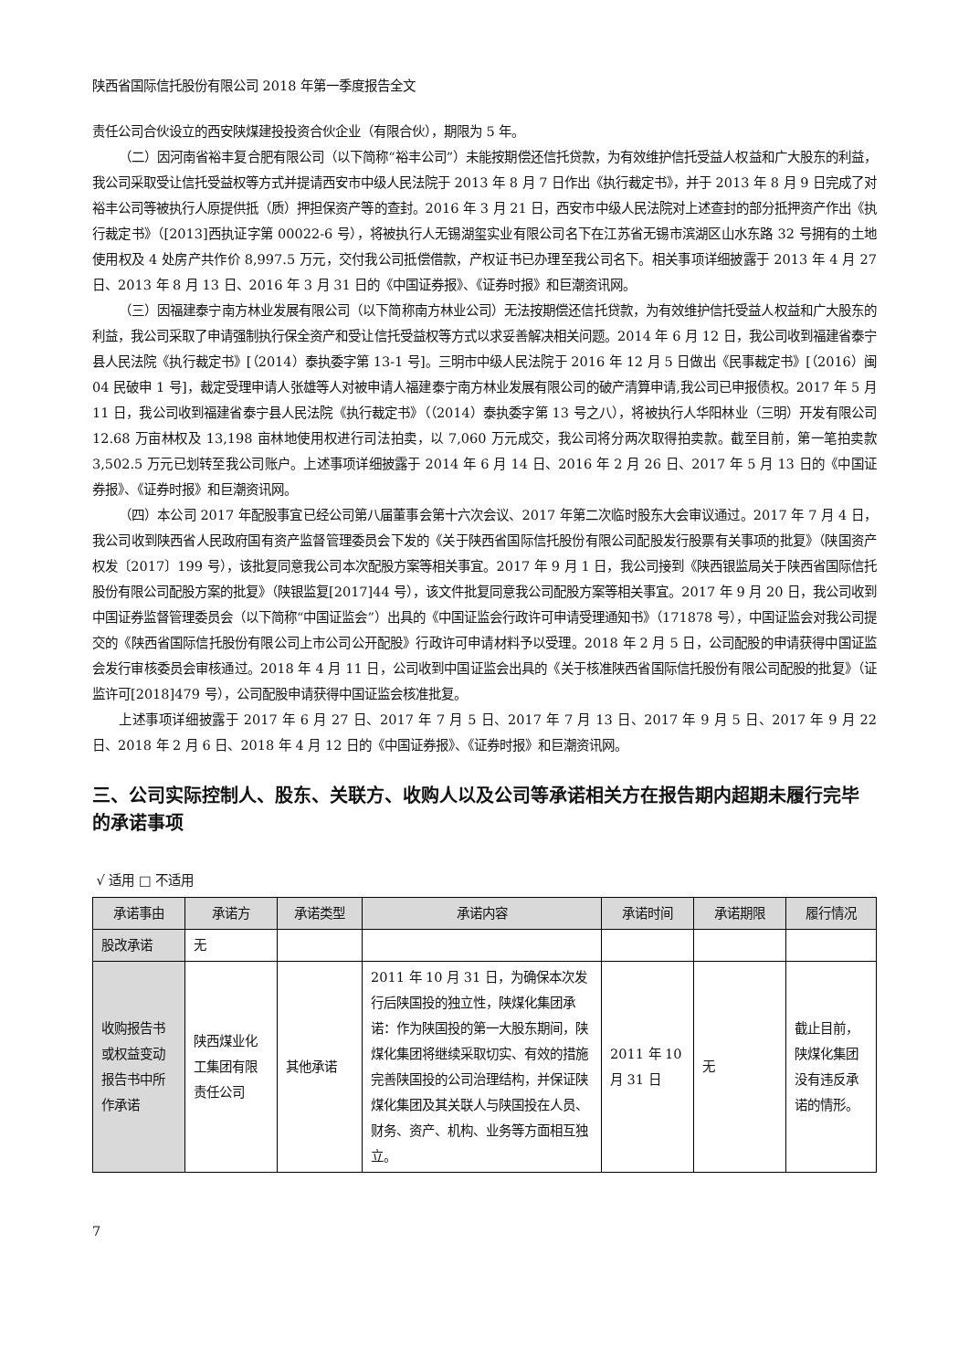陕西省国际信托股份有限公司 2018 年第一季度报告全文
责任公司合伙设立的西安陕煤建投投资合伙企业（有限合伙），期限为 5 年。
（二）因河南省裕丰复合肥有限公司（以下简称“裕丰公司”）未能按期偿还信托贷款，为有效维护信托受益人权益和广大股东的利益，我公司采取受让信托受益权等方式并提请西安市中级人民法院于 2013 年 8 月 7 日作出《执行裁定书》，并于 2013 年 8 月 9 日完成了对裕丰公司等被执行人原提供抵（质）押担保资产等的查封。2016 年 3 月 21 日，西安市中级人民法院对上述查封的部分抵押资产作出《执行裁定书》（[2013]西执证字第 00022-6 号），将被执行人无锡湖玺实业有限公司名下在江苏省无锡市滨湖区山水东路 32 号拥有的土地使用权及 4 处房产共作价 8,997.5 万元，交付我公司抵偿借款，产权证书已办理至我公司名下。相关事项详细披露于 2013 年 4 月 27 日、2013 年 8 月 13 日、2016 年 3 月 31 日的《中国证券报》、《证券时报》和巨潮资讯网。
（三）因福建泰宁南方林业发展有限公司（以下简称南方林业公司）无法按期偿还信托贷款，为有效维护信托受益人权益和广大股东的利益，我公司采取了申请强制执行保全资产和受让信托受益权等方式以求妥善解决相关问题。2014 年 6 月 12 日，我公司收到福建省泰宁县人民法院《执行裁定书》[（2014）泰执委字第 13-1 号]。三明市中级人民法院于 2016 年 12 月 5 日做出《民事裁定书》[（2016）闽 04 民破申 1 号]，裁定受理申请人张雄等人对被申请人福建泰宁南方林业发展有限公司的破产清算申请,我公司已申报债权。2017 年 5 月 11 日，我公司收到福建省泰宁县人民法院《执行裁定书》（（2014）泰执委字第 13 号之八），将被执行人华阳林业（三明）开发有限公司 12.68 万亩林权及 13,198 亩林地使用权进行司法拍卖，以 7,060 万元成交，我公司将分两次取得拍卖款。截至目前，第一笔拍卖款 3,502.5 万元已划转至我公司账户。上述事项详细披露于 2014 年 6 月 14 日、2016 年 2 月 26 日、2017 年 5 月 13 日的《中国证券报》、《证券时报》和巨潮资讯网。
（四）本公司 2017 年配股事宜已经公司第八届董事会第十六次会议、2017 年第二次临时股东大会审议通过。2017 年 7 月 4 日，我公司收到陕西省人民政府国有资产监督管理委员会下发的《关于陕西省国际信托股份有限公司配股发行股票有关事项的批复》（陕国资产权发〔2017〕199 号），该批复同意我公司本次配股方案等相关事宜。2017 年 9 月 1 日，我公司接到《陕西银监局关于陕西省国际信托股份有限公司配股方案的批复》（陕银监复[2017]44 号），该文件批复同意我公司配股方案等相关事宜。2017 年 9 月 20 日，我公司收到中国证券监督管理委员会（以下简称“中国证监会”）出具的《中国证监会行政许可申请受理通知书》（171878 号），中国证监会对我公司提交的《陕西省国际信托股份有限公司上市公司公开配股》行政许可申请材料予以受理。2018 年 2 月 5 日，公司配股的申请获得中国证监会发行审核委员会审核通过。2018 年 4 月 11 日，公司收到中国证监会出具的《关于核准陕西省国际信托股份有限公司配股的批复》（证监许可[2018]479 号），公司配股申请获得中国证监会核准批复。
上述事项详细披露于 2017 年 6 月 27 日、2017 年 7 月 5 日、2017 年 7 月 13 日、2017 年 9 月 5 日、2017 年 9 月 22 日、2018 年 2 月 6 日、2018 年 4 月 12 日的《中国证券报》、《证券时报》和巨潮资讯网。
三、公司实际控制人、股东、关联方、收购人以及公司等承诺相关方在报告期内超期未履行完毕的承诺事项
√ 适用 □ 不适用
| 承诺事由 | 承诺方 | 承诺类型 | 承诺内容 | 承诺时间 | 承诺期限 | 履行情况 |
| --- | --- | --- | --- | --- | --- | --- |
| 股改承诺 | 无 | | | | | |
| 收购报告书或权益变动报告书中所作承诺 | 陕西煤业化工集团有限责任公司 | 其他承诺 | 2011 年 10 月 31 日，为确保本次发行后陕国投的独立性，陕煤化集团承诺：作为陕国投的第一大股东期间，陕煤化集团将继续采取切实、有效的措施完善陕国投的公司治理结构，并保证陕煤化集团及其关联人与陕国投在人员、财务、资产、机构、业务等方面相互独立。 | 2011 年 10 月 31 日 | 无 | 截止目前，陕煤化集团没有违反承诺的情形。 |
7